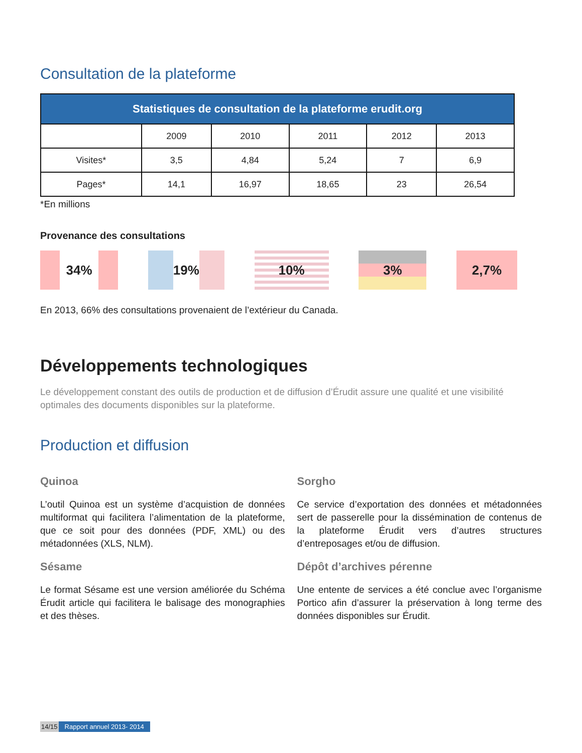Consultation de la plateforme
| Statistiques de consultation de la plateforme erudit.org | | | | | |
| --- | --- | --- | --- | --- | --- |
| | 2009 | 2010 | 2011 | 2012 | 2013 |
| Visites* | 3,5 | 4,84 | 5,24 | 7 | 6,9 |
| Pages* | 14,1 | 16,97 | 18,65 | 23 | 26,54 |
*En millions
Provenance des consultations
34% 19% 10% 3% 2,7%
En 2013, 66% des consultations provenaient de l’extérieur du Canada.
Développements technologiques
Le développement constant des outils de production et de diffusion d’Érudit assure une qualité et une visibilité optimales des documents disponibles sur la plateforme.
Production et diffusion
Quinoa
L’outil Quinoa est un système d’acquistion de données multiformat qui facilitera l’alimentation de la plateforme, que ce soit pour des données (PDF, XML) ou des métadonnées (XLS, NLM).
Sésame
Le format Sésame est une version améliorée du Schéma Érudit article qui facilitera le balisage des monographies et des thèses.
Sorgho
Ce service d’exportation des données et métadonnées sert de passerelle pour la dissémination de contenus de la plateforme Érudit vers d’autres structures d’entreposages et/ou de diffusion.
Dépôt d’archives pérenne
Une entente de services a été conclue avec l’organisme Portico afin d’assurer la préservation à long terme des données disponibles sur Érudit.
14/15 Rapport annuel 2013- 2014